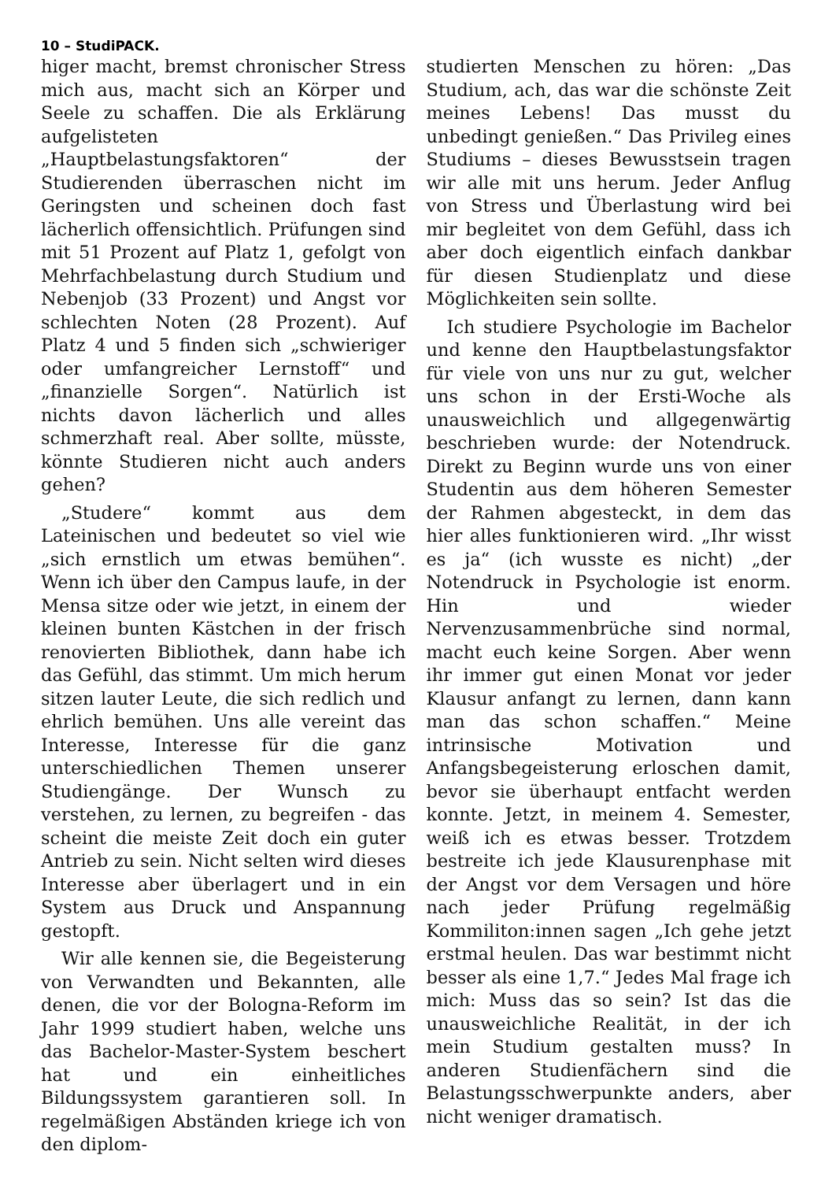10 – StudiPACK.
higer macht, bremst chronischer Stress mich aus, macht sich an Körper und Seele zu schaffen. Die als Erklärung aufgelisteten „Hauptbelastungsfaktoren“ der Studierenden überraschen nicht im Geringsten und scheinen doch fast lächerlich offensichtlich. Prüfungen sind mit 51 Prozent auf Platz 1, gefolgt von Mehrfachbelastung durch Studium und Nebenjob (33 Prozent) und Angst vor schlechten Noten (28 Prozent). Auf Platz 4 und 5 finden sich „schwieriger oder umfangreicher Lernstoff“ und „finanzielle Sorgen“. Natürlich ist nichts davon lächerlich und alles schmerzhaft real. Aber sollte, müsste, könnte Studieren nicht auch anders gehen?
„Studere“ kommt aus dem Lateinischen und bedeutet so viel wie „sich ernstlich um etwas bemühen“. Wenn ich über den Campus laufe, in der Mensa sitze oder wie jetzt, in einem der kleinen bunten Kästchen in der frisch renovierten Bibliothek, dann habe ich das Gefühl, das stimmt. Um mich herum sitzen lauter Leute, die sich redlich und ehrlich bemühen. Uns alle vereint das Interesse, Interesse für die ganz unterschiedlichen Themen unserer Studiengänge. Der Wunsch zu verstehen, zu lernen, zu begreifen - das scheint die meiste Zeit doch ein guter Antrieb zu sein. Nicht selten wird dieses Interesse aber überlagert und in ein System aus Druck und Anspannung gestopft.
Wir alle kennen sie, die Begeisterung von Verwandten und Bekannten, alle denen, die vor der Bologna-Reform im Jahr 1999 studiert haben, welche uns das Bachelor-Master-System beschert hat und ein einheitliches Bildungssystem garantieren soll. In regelmäßigen Abständen kriege ich von den diplom-
studierten Menschen zu hören: „Das Studium, ach, das war die schönste Zeit meines Lebens! Das musst du unbedingt genießen.“ Das Privileg eines Studiums – dieses Bewusstsein tragen wir alle mit uns herum. Jeder Anflug von Stress und Überlastung wird bei mir begleitet von dem Gefühl, dass ich aber doch eigentlich einfach dankbar für diesen Studienplatz und diese Möglichkeiten sein sollte.
Ich studiere Psychologie im Bachelor und kenne den Hauptbelastungsfaktor für viele von uns nur zu gut, welcher uns schon in der Ersti-Woche als unausweichlich und allgegenwärtig beschrieben wurde: der Notendruck. Direkt zu Beginn wurde uns von einer Studentin aus dem höheren Semester der Rahmen abgesteckt, in dem das hier alles funktionieren wird. „Ihr wisst es ja“ (ich wusste es nicht) „der Notendruck in Psychologie ist enorm. Hin und wieder Nervenzusammenbrüche sind normal, macht euch keine Sorgen. Aber wenn ihr immer gut einen Monat vor jeder Klausur anfangt zu lernen, dann kann man das schon schaffen.“ Meine intrinsische Motivation und Anfangsbegeisterung erloschen damit, bevor sie überhaupt entfacht werden konnte. Jetzt, in meinem 4. Semester, weiß ich es etwas besser. Trotzdem bestreite ich jede Klausurenphase mit der Angst vor dem Versagen und höre nach jeder Prüfung regelmäßig Kommiliton:innen sagen „Ich gehe jetzt erstmal heulen. Das war bestimmt nicht besser als eine 1,7.“ Jedes Mal frage ich mich: Muss das so sein? Ist das die unausweichliche Realität, in der ich mein Studium gestalten muss? In anderen Studienfächern sind die Belastungsschwerpunkte anders, aber nicht weniger dramatisch.